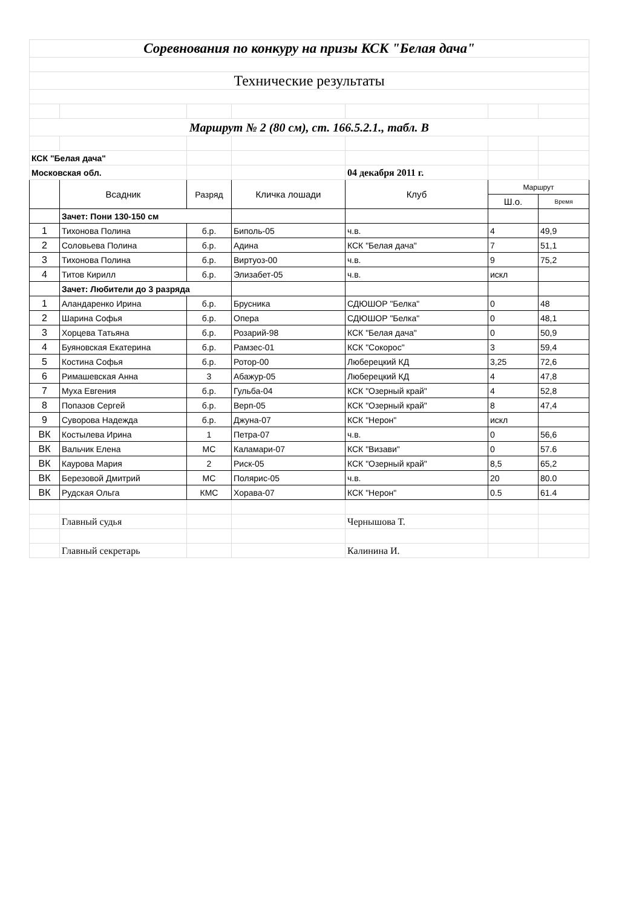| Соревнования по конкуру на призы КСК "Белая дача" | | | | | | |
| Технические результаты | | | | | | |
| Маршрут № 2 (80 см), ст. 166.5.2.1., табл. В | | | | | | |
| КСК "Белая дача" | | | | | | |
| Московская обл. | | | | 04 декабря 2011 г. | | |
| | Всадник | Разряд | Кличка лошади | Клуб | Маршрут | |
| | | | | | Ш.о. | Время |
| | Зачет: Пони 130-150 см | | | | | |
| 1 | Тихонова Полина | б.р. | Биполь-05 | ч.в. | 4 | 49,9 |
| 2 | Соловьева Полина | б.р. | Адина | КСК "Белая дача" | 7 | 51,1 |
| 3 | Тихонова Полина | б.р. | Виртуоз-00 | ч.в. | 9 | 75,2 |
| 4 | Титов Кирилл | б.р. | Элизабет-05 | ч.в. | искл | |
| | Зачет: Любители до 3 разряда | | | | | |
| 1 | Аландаренко Ирина | б.р. | Брусника | СДЮШОР "Белка" | 0 | 48 |
| 2 | Шарина Софья | б.р. | Опера | СДЮШОР "Белка" | 0 | 48,1 |
| 3 | Хорцева Татьяна | б.р. | Розарий-98 | КСК "Белая дача" | 0 | 50,9 |
| 4 | Буяновская Екатерина | б.р. | Рамзес-01 | КСК "Сокорос" | 3 | 59,4 |
| 5 | Костина Софья | б.р. | Ротор-00 | Люберецкий КД | 3,25 | 72,6 |
| 6 | Римашевская Анна | 3 | Абажур-05 | Люберецкий КД | 4 | 47,8 |
| 7 | Муха Евгения | б.р. | Гульба-04 | КСК "Озерный край" | 4 | 52,8 |
| 8 | Попазов Сергей | б.р. | Верп-05 | КСК "Озерный край" | 8 | 47,4 |
| 9 | Суворова Надежда | б.р. | Джуна-07 | КСК "Нерон" | искл | |
| ВК | Костылева Ирина | 1 | Петра-07 | ч.в. | 0 | 56,6 |
| ВК | Вальчик Елена | МС | Каламари-07 | КСК "Визави" | 0 | 57.6 |
| ВК | Каурова Мария | 2 | Риск-05 | КСК "Озерный край" | 8,5 | 65,2 |
| ВК | Березовой Дмитрий | МС | Полярис-05 | ч.в. | 20 | 80.0 |
| ВК | Рудская Ольга | КМС | Хорава-07 | КСК "Нерон" | 0.5 | 61.4 |
| | Главный судья | | | Чернышова Т. | | |
| | Главный секретарь | | | Калинина И. | | |